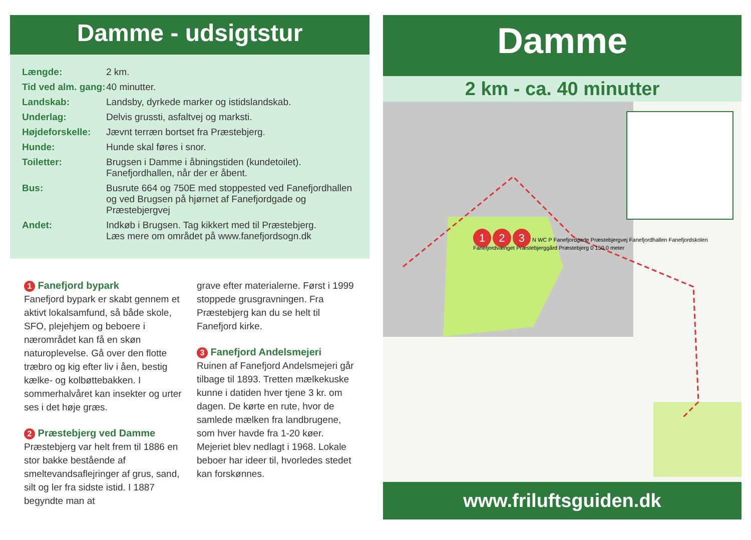Damme - udsigtstur
| Længde: | 2 km. |
| Tid ved alm. gang: | 40 minutter. |
| Landskab: | Landsby, dyrkede marker og istidslandskab. |
| Underlag: | Delvis grussti, asfaltvej og marksti. |
| Højdeforskelle: | Jævnt terræn bortset fra Præstebjerg. |
| Hunde: | Hunde skal føres i snor. |
| Toiletter: | Brugsen i Damme i åbningstiden (kundetoilet). Fanefjordhallen, når der er åbent. |
| Bus: | Busrute 664 og 750E med stoppested ved Fanefjordhallen og ved Brugsen på hjørnet af Fanefjordgade og Præstebjergvej |
| Andet: | Indkøb i Brugsen. Tag kikkert med til Præstebjerg. Læs mere om området på www.fanefjordsogn.dk |
1 Fanefjord bypark
Fanefjord bypark er skabt gennem et aktivt lokalsamfund, så både skole, SFO, plejehjem og beboere i nærområdet kan få en skøn naturoplevelse. Gå over den flotte træbro og kig efter liv i åen, bestig kælke- og kolbøttebakken. I sommerhalvåret kan insekter og urter ses i det høje græs.
2 Præstebjerg ved Damme
Præstebjerg var helt frem til 1886 en stor bakke bestående af smeltevandsaflejringer af grus, sand, silt og ler fra sidste istid. I 1887 begyndte man at
grave efter materialerne. Først i 1999 stoppede grusgravningen. Fra Præstebjerg kan du se helt til Fanefjord kirke.
3 Fanefjord Andelsmejeri
Ruinen af Fanefjord Andelsmejeri går tilbage til 1893. Tretten mælkekuske kunne i datiden hver tjene 3 kr. om dagen. De kørte en rute, hvor de samlede mælken fra landbrugene, som hver havde fra 1-20 køer. Mejeriet blev nedlagt i 1968. Lokale beboer har ideer til, hvorledes stedet kan forskønnes.
Damme
2 km - ca. 40 minutter
1 2 3 N WC P Fanefjordgade Præstebjergvej Fanefjordhallen Fanefjordskolen Fanefjordvænget Præstebjerggård Præstebjerg 0 150,0 meter
www.friluftsguiden.dk